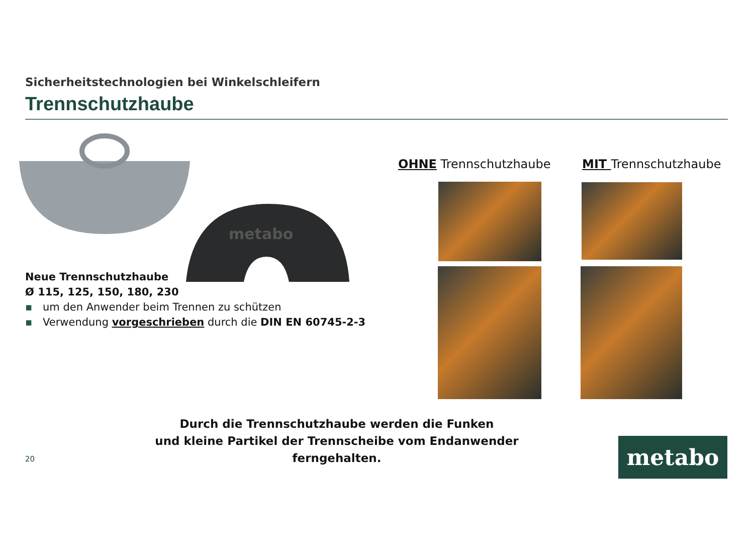Sicherheitstechnologien bei Winkelschleifern
Trennschutzhaube
metabo
Neue Trennschutzhaube
Ø 115, 125, 150, 180, 230
▪ um den Anwender beim Trennen zu schützen
▪ Verwendung vorgeschrieben durch die DIN EN 60745-2-3
OHNE Trennschutzhaube MIT Trennschutzhaube
Durch die Trennschutzhaube werden die Funken
und kleine Partikel der Trennscheibe vom Endanwender ferngehalten.
20 metabo